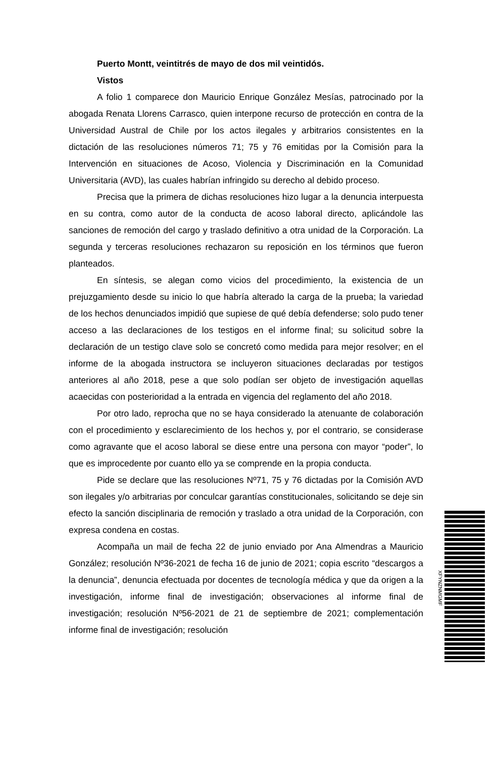Puerto Montt, veintitrés de mayo de dos mil veintidós.
Vistos
A folio 1 comparece don Mauricio Enrique González Mesías, patrocinado por la abogada Renata Llorens Carrasco, quien interpone recurso de protección en contra de la Universidad Austral de Chile por los actos ilegales y arbitrarios consistentes en la dictación de las resoluciones números 71; 75 y 76 emitidas por la Comisión para la Intervención en situaciones de Acoso, Violencia y Discriminación en la Comunidad Universitaria (AVD), las cuales habrían infringido su derecho al debido proceso.
Precisa que la primera de dichas resoluciones hizo lugar a la denuncia interpuesta en su contra, como autor de la conducta de acoso laboral directo, aplicándole las sanciones de remoción del cargo y traslado definitivo a otra unidad de la Corporación. La segunda y terceras resoluciones rechazaron su reposición en los términos que fueron planteados.
En síntesis, se alegan como vicios del procedimiento, la existencia de un prejuzgamiento desde su inicio lo que habría alterado la carga de la prueba; la variedad de los hechos denunciados impidió que supiese de qué debía defenderse; solo pudo tener acceso a las declaraciones de los testigos en el informe final; su solicitud sobre la declaración de un testigo clave solo se concretó como medida para mejor resolver; en el informe de la abogada instructora se incluyeron situaciones declaradas por testigos anteriores al año 2018, pese a que solo podían ser objeto de investigación aquellas acaecidas con posterioridad a la entrada en vigencia del reglamento del año 2018.
Por otro lado, reprocha que no se haya considerado la atenuante de colaboración con el procedimiento y esclarecimiento de los hechos y, por el contrario, se considerase como agravante que el acoso laboral se diese entre una persona con mayor “poder”, lo que es improcedente por cuanto ello ya se comprende en la propia conducta.
Pide se declare que las resoluciones Nº71, 75 y 76 dictadas por la Comisión AVD son ilegales y/o arbitrarias por conculcar garantías constitucionales, solicitando se deje sin efecto la sanción disciplinaria de remoción y traslado a otra unidad de la Corporación, con expresa condena en costas.
Acompaña un mail de fecha 22 de junio enviado por Ana Almendras a Mauricio González; resolución Nº36-2021 de fecha 16 de junio de 2021; copia escrito “descargos a la denuncia”, denuncia efectuada por docentes de tecnología médica y que da origen a la investigación, informe final de investigación; observaciones al informe final de investigación; resolución Nº56-2021 de 21 de septiembre de 2021; complementación informe final de investigación; resolución
XFYNZNMGMF